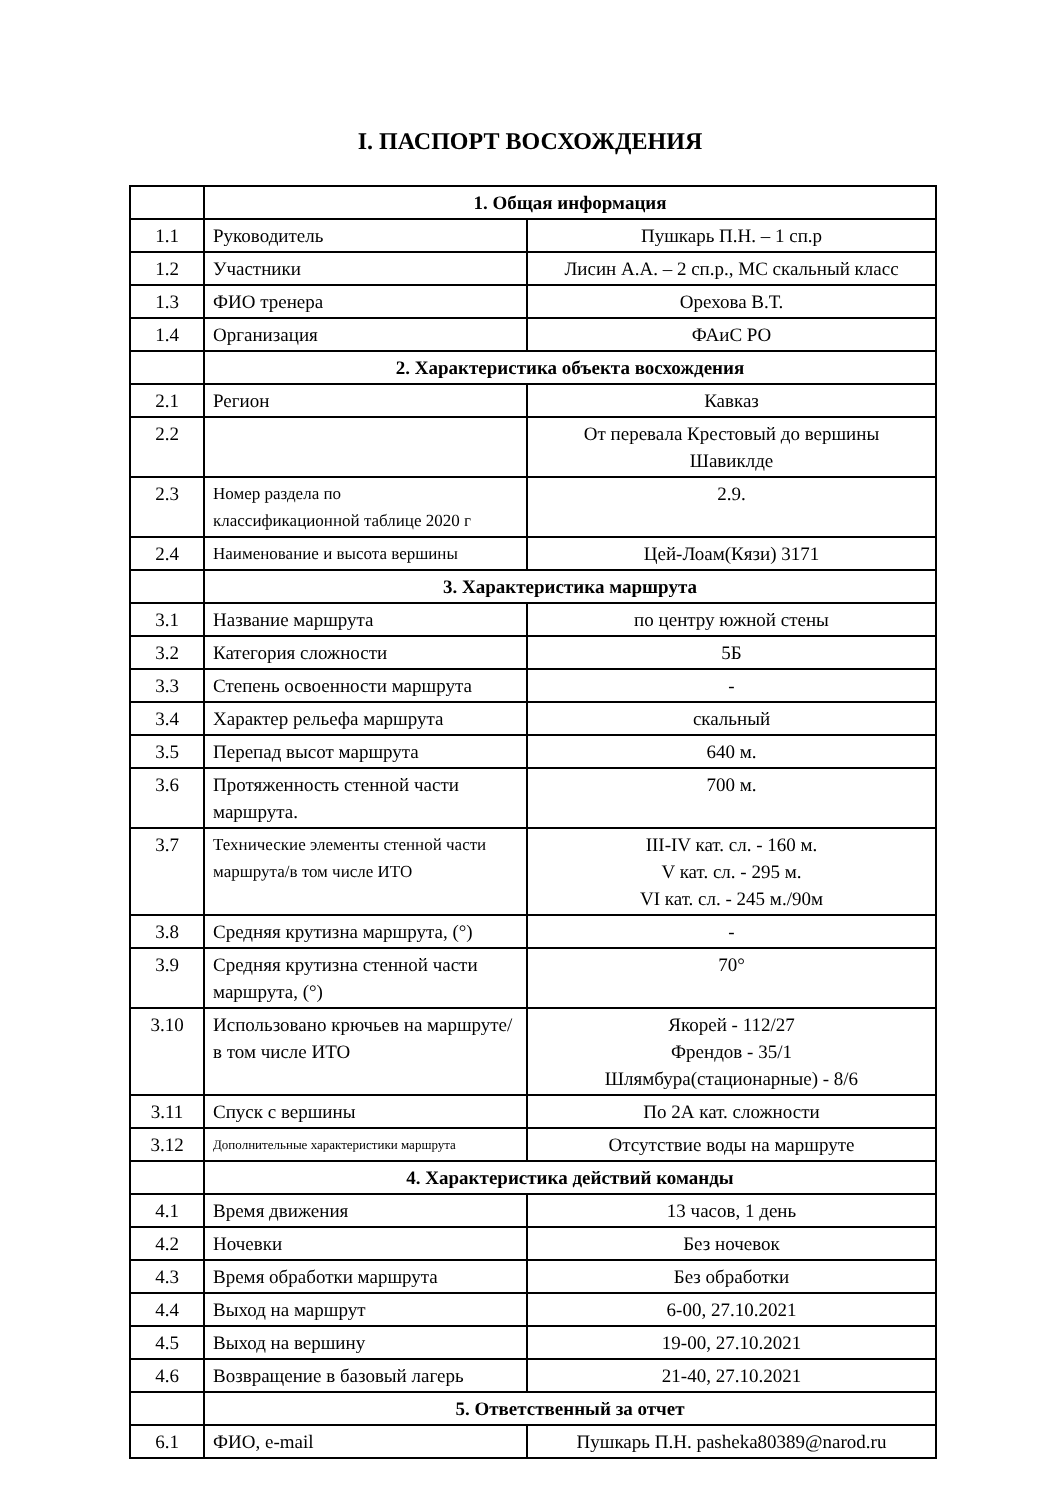I. ПАСПОРТ ВОСХОЖДЕНИЯ
| | 1. Общая информация | |
| 1.1 | Руководитель | Пушкарь П.Н. – 1 сп.р |
| 1.2 | Участники | Лисин А.А. – 2 сп.р., МС скальный класс |
| 1.3 | ФИО тренера | Орехова В.Т. |
| 1.4 | Организация | ФАиС РО |
| | 2. Характеристика объекта восхождения | |
| 2.1 | Регион | Кавказ |
| 2.2 | | От перевала Крестовый до вершины Шавиклде |
| 2.3 | Номер раздела по классификационной таблице 2020 г | 2.9. |
| 2.4 | Наименование и высота вершины | Цей-Лоам(Кязи) 3171 |
| | 3. Характеристика маршрута | |
| 3.1 | Название маршрута | по центру южной стены |
| 3.2 | Категория сложности | 5Б |
| 3.3 | Степень освоенности маршрута | - |
| 3.4 | Характер рельефа маршрута | скальный |
| 3.5 | Перепад высот маршрута | 640 м. |
| 3.6 | Протяженность стенной части маршрута. | 700 м. |
| 3.7 | Технические элементы стенной части маршрута/в том числе ИТО | III-IV кат. сл. - 160 м. V кат. сл. - 295 м. VI кат. сл. - 245 м./90м |
| 3.8 | Средняя крутизна маршрута, (°) | - |
| 3.9 | Средняя крутизна стенной части маршрута, (°) | 70° |
| 3.10 | Использовано крючьев на маршруте/в том числе ИТО | Якорей - 112/27 Френдов - 35/1 Шлямбура(стационарные) - 8/6 |
| 3.11 | Спуск с вершины | По 2А кат. сложности |
| 3.12 | Дополнительные характеристики маршрута | Отсутствие воды на маршруте |
| | 4. Характеристика действий команды | |
| 4.1 | Время движения | 13 часов, 1 день |
| 4.2 | Ночевки | Без ночевок |
| 4.3 | Время обработки маршрута | Без обработки |
| 4.4 | Выход на маршрут | 6-00, 27.10.2021 |
| 4.5 | Выход на вершину | 19-00, 27.10.2021 |
| 4.6 | Возвращение в базовый лагерь | 21-40, 27.10.2021 |
| | 5. Ответственный за отчет | |
| 6.1 | ФИО, e-mail | Пушкарь П.Н. pasheka80389@narod.ru |